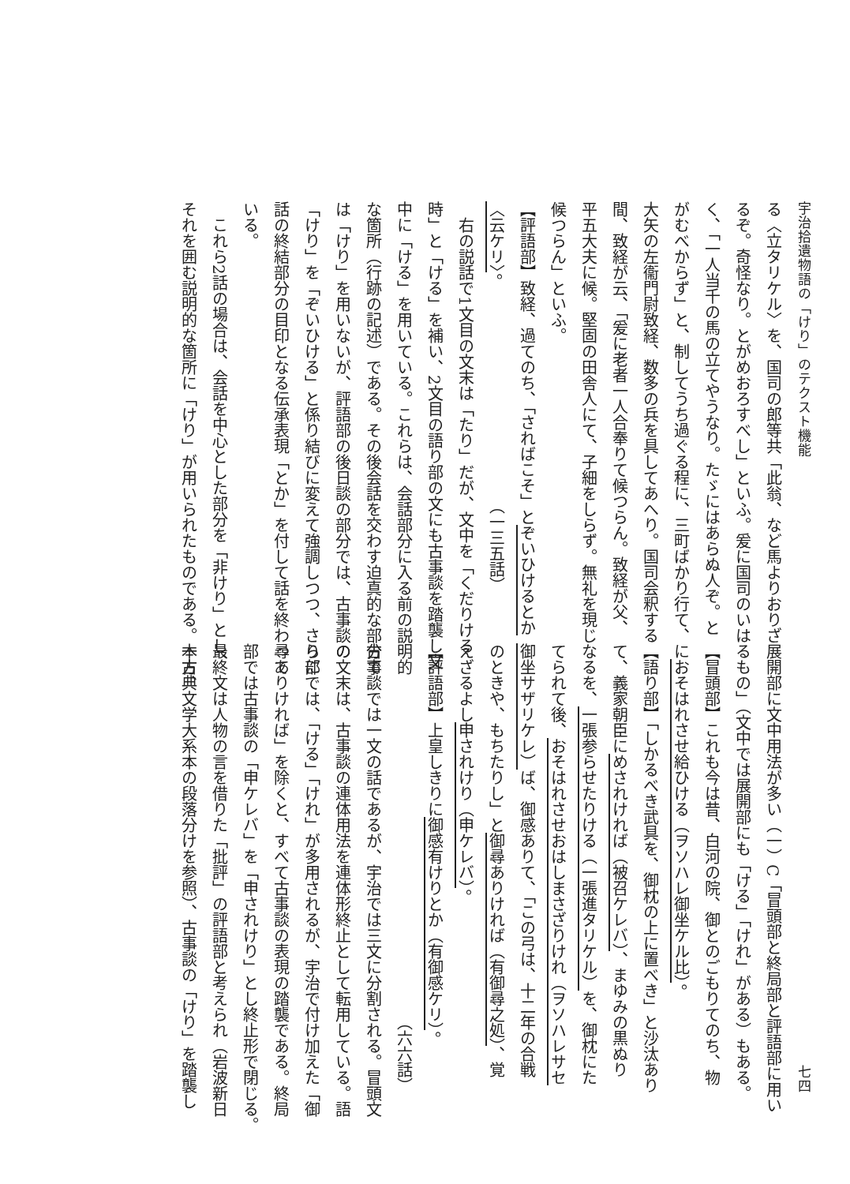宇治拾遺物語の「けり」のテクスト機能
る〈立タリケル〉を、国司の郎等共「此翁、など馬よりおりざ
るぞ。奇怪なり。とがめおろすべし」といふ。爰に国司のいは
く、「一人当千の馬の立てやうなり。たゞにはあらぬ人ぞ。と
がむべからず」と、制してうち過ぐる程に、三町ばかり行て、
大矢の左衞門尉致経、数多の兵を具してあへり。国司会釈する
間、致経が云、「爰に老者一人合奉りて候つらん。致経が父、
平五大夫に候。堅固の田舎人にて、子細をしらず。無礼を現じ
候つらん」といふ。
【評語部】致経、過てのち、「さればこそ」とぞいひけるとか
〈云ケリ〉。 　　　　　　　　　　　　　　（一三五話）
右の説話で1文目の文末は「たり」だが、文中を「くだりける
時」と「ける」を補い、2文目の語り部の文にも古事談を踏襲し文
中に「ける」を用いている。これらは、会話部分に入る前の説明的
な箇所（行跡の記述）である。その後会話を交わす迫真的な部分で
は「けり」を用いないが、評語部の後日談の部分では、古事談の
「けり」を「ぞいひける」と係り結びに変えて強調しつつ、さらに
話の終結部分の目印となる伝承表現「とか」を付して話を終わって
いる。
　これら2話の場合は、会話を中心とした部分を「非けり」とし、
それを囲む説明的な箇所に「けり」が用いられたものである。一方、
七四
展開部に文中用法が多い（一）C「冒頭部と終局部と評語部に用い
るもの」（文中では展開部にも「ける」「けれ」がある）もある。
【冒頭部】これも今は昔、白河の院、御とのごもりてのち、物
におそはれさせ給ひける（ヲソハレ御坐ケル比）。
【語り部】「しかるべき武具を、御枕の上に置べき」と沙汰あり
て、義家朝臣にめされければ（被召ケレバ）、まゆみの黒ぬり
なるを、一張参らせたりける（一張進タリケル）を、御枕にた
てられて後、おそはれさせおはしまさざりけれ（ヲソハレサセ
御坐サザリケレ）ば、御感ありて、「この弓は、十二年の合戦
のときや、もちたりし」と御尋ありければ（有御尋之処）、覚
えざるよし申されけり（申ケレバ）。
【評語部】上皇しきりに御感有けりとか（有御感ケリ）。
（六六話）
古事談では一文の話であるが、宇治では三文に分割される。冒頭文
の文末は、古事談の連体用法を連体形終止として転用している。語
り部では、「ける」「けれ」が多用されるが、宇治で付け加えた「御
尋ありければ」を除くと、すべて古事談の表現の踏襲である。終局
部では古事談の「申ケレバ」を「申されけり」とし終止形で閉じる。
最終文は人物の言を借りた「批評」の評語部と考えられ（岩波新日
本古典文学大系本の段落分けを参照）、古事談の「けり」を踏襲し